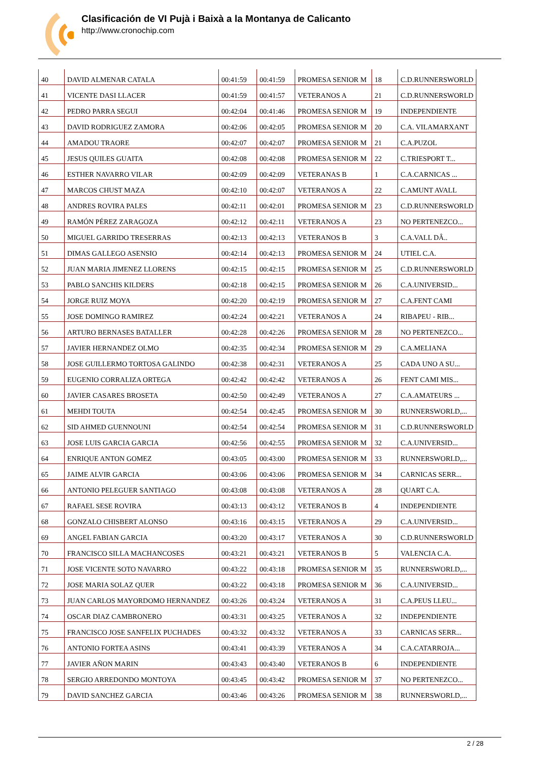Clasificación de VI Pujà i Baixà a la Montanya de Calicanto
http://www.cronochip.com
| 40 | DAVID ALMENAR CATALA | 00:41:59 | 00:41:59 | PROMESA SENIOR M | 18 | C.D.RUNNERSWORLD |
| 41 | VICENTE DASI LLACER | 00:41:59 | 00:41:57 | VETERANOS A | 21 | C.D.RUNNERSWORLD |
| 42 | PEDRO PARRA SEGUI | 00:42:04 | 00:41:46 | PROMESA SENIOR M | 19 | INDEPENDIENTE |
| 43 | DAVID RODRIGUEZ ZAMORA | 00:42:06 | 00:42:05 | PROMESA SENIOR M | 20 | C.A. VILAMARXANT |
| 44 | AMADOU TRAORE | 00:42:07 | 00:42:07 | PROMESA SENIOR M | 21 | C.A.PUZOL |
| 45 | JESUS QUILES GUAITA | 00:42:08 | 00:42:08 | PROMESA SENIOR M | 22 | C.TRIESPORT T... |
| 46 | ESTHER NAVARRO VILAR | 00:42:09 | 00:42:09 | VETERANAS B | 1 | C.A.CARNICAS ... |
| 47 | MARCOS CHUST MAZA | 00:42:10 | 00:42:07 | VETERANOS A | 22 | C.AMUNT AVALL |
| 48 | ANDRES ROVIRA PALES | 00:42:11 | 00:42:01 | PROMESA SENIOR M | 23 | C.D.RUNNERSWORLD |
| 49 | RAMÓN PÉREZ ZARAGOZA | 00:42:12 | 00:42:11 | VETERANOS A | 23 | NO PERTENEZCO... |
| 50 | MIGUEL GARRIDO TRESERRAS | 00:42:13 | 00:42:13 | VETERANOS B | 3 | C.A.VALL DÂ.. |
| 51 | DIMAS GALLEGO ASENSIO | 00:42:14 | 00:42:13 | PROMESA SENIOR M | 24 | UTIEL C.A. |
| 52 | JUAN MARIA JIMENEZ LLORENS | 00:42:15 | 00:42:15 | PROMESA SENIOR M | 25 | C.D.RUNNERSWORLD |
| 53 | PABLO SANCHIS KILDERS | 00:42:18 | 00:42:15 | PROMESA SENIOR M | 26 | C.A.UNIVERSID... |
| 54 | JORGE RUIZ MOYA | 00:42:20 | 00:42:19 | PROMESA SENIOR M | 27 | C.A.FENT CAMI |
| 55 | JOSE DOMINGO RAMIREZ | 00:42:24 | 00:42:21 | VETERANOS A | 24 | RIBAPEU - RIB... |
| 56 | ARTURO BERNASES BATALLER | 00:42:28 | 00:42:26 | PROMESA SENIOR M | 28 | NO PERTENEZCO... |
| 57 | JAVIER HERNANDEZ OLMO | 00:42:35 | 00:42:34 | PROMESA SENIOR M | 29 | C.A.MELIANA |
| 58 | JOSE GUILLERMO TORTOSA GALINDO | 00:42:38 | 00:42:31 | VETERANOS A | 25 | CADA UNO A SU... |
| 59 | EUGENIO CORRALIZA ORTEGA | 00:42:42 | 00:42:42 | VETERANOS A | 26 | FENT CAMI MIS... |
| 60 | JAVIER CASARES BROSETA | 00:42:50 | 00:42:49 | VETERANOS A | 27 | C.A.AMATEURS ... |
| 61 | MEHDI TOUTA | 00:42:54 | 00:42:45 | PROMESA SENIOR M | 30 | RUNNERSWORLD,... |
| 62 | SID AHMED GUENNOUNI | 00:42:54 | 00:42:54 | PROMESA SENIOR M | 31 | C.D.RUNNERSWORLD |
| 63 | JOSE LUIS GARCIA GARCIA | 00:42:56 | 00:42:55 | PROMESA SENIOR M | 32 | C.A.UNIVERSID... |
| 64 | ENRIQUE ANTON GOMEZ | 00:43:05 | 00:43:00 | PROMESA SENIOR M | 33 | RUNNERSWORLD,... |
| 65 | JAIME ALVIR GARCIA | 00:43:06 | 00:43:06 | PROMESA SENIOR M | 34 | CARNICAS SERR... |
| 66 | ANTONIO PELEGUER SANTIAGO | 00:43:08 | 00:43:08 | VETERANOS A | 28 | QUART C.A. |
| 67 | RAFAEL SESE ROVIRA | 00:43:13 | 00:43:12 | VETERANOS B | 4 | INDEPENDIENTE |
| 68 | GONZALO CHISBERT ALONSO | 00:43:16 | 00:43:15 | VETERANOS A | 29 | C.A.UNIVERSID... |
| 69 | ANGEL FABIAN GARCIA | 00:43:20 | 00:43:17 | VETERANOS A | 30 | C.D.RUNNERSWORLD |
| 70 | FRANCISCO SILLA MACHANCOSES | 00:43:21 | 00:43:21 | VETERANOS B | 5 | VALENCIA C.A. |
| 71 | JOSE VICENTE SOTO NAVARRO | 00:43:22 | 00:43:18 | PROMESA SENIOR M | 35 | RUNNERSWORLD,... |
| 72 | JOSE MARIA SOLAZ QUER | 00:43:22 | 00:43:18 | PROMESA SENIOR M | 36 | C.A.UNIVERSID... |
| 73 | JUAN CARLOS MAYORDOMO HERNANDEZ | 00:43:26 | 00:43:24 | VETERANOS A | 31 | C.A.PEUS LLEU... |
| 74 | OSCAR DIAZ CAMBRONERO | 00:43:31 | 00:43:25 | VETERANOS A | 32 | INDEPENDIENTE |
| 75 | FRANCISCO JOSE SANFELIX PUCHADES | 00:43:32 | 00:43:32 | VETERANOS A | 33 | CARNICAS SERR... |
| 76 | ANTONIO FORTEA ASINS | 00:43:41 | 00:43:39 | VETERANOS A | 34 | C.A.CATARROJA... |
| 77 | JAVIER AÑON MARIN | 00:43:43 | 00:43:40 | VETERANOS B | 6 | INDEPENDIENTE |
| 78 | SERGIO ARREDONDO MONTOYA | 00:43:45 | 00:43:42 | PROMESA SENIOR M | 37 | NO PERTENEZCO... |
| 79 | DAVID SANCHEZ GARCIA | 00:43:46 | 00:43:26 | PROMESA SENIOR M | 38 | RUNNERSWORLD,... |
2 / 28